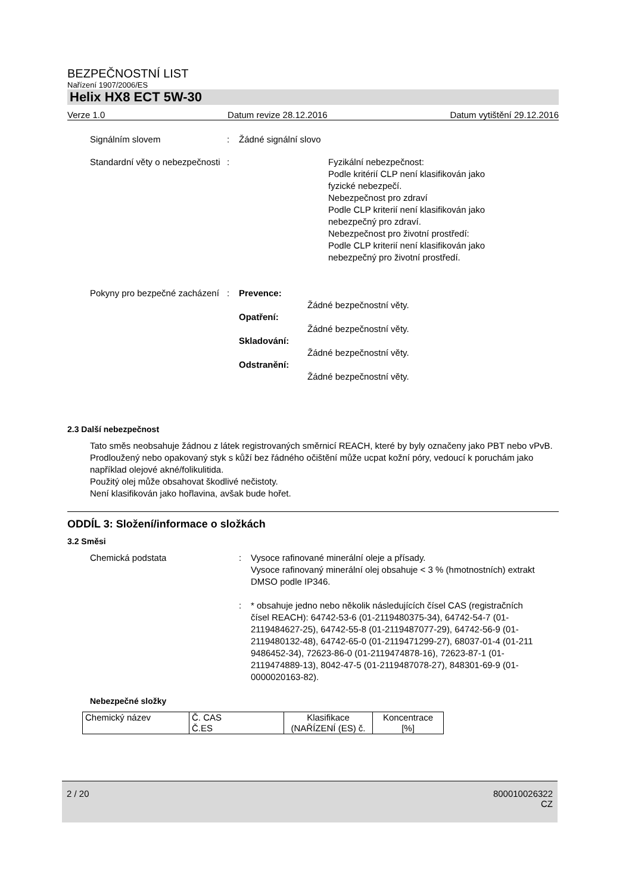BEZPEČNOSTNÍ LIST
Nařízení 1907/2006/ES
Helix HX8 ECT 5W-30
Verze 1.0 Datum revize 28.12.2016 Datum vytištění 29.12.2016
Signálním slovem : Žádné signální slovo
Standardní věty o nebezpečnosti
: Fyzikální nebezpečnost:
Podle kritérií CLP není klasifikován jako
fyzické nebezpečí.
Nebezpečnost pro zdraví
Podle CLP kriterií není klasifikován jako
nebezpečný pro zdraví.
Nebezpečnost pro životní prostředí:
Podle CLP kriterií není klasifikován jako
nebezpečný pro životní prostředí.
Pokyny pro bezpečné zacházení
: Prevence:
Žádné bezpečnostní věty.
Opatření:
Žádné bezpečnostní věty.
Skladování:
Žádné bezpečnostní věty.
Odstranění:
Žádné bezpečnostní věty.
2.3 Další nebezpečnost
Tato směs neobsahuje žádnou z látek registrovaných směrnicí REACH, které by byly označeny jako PBT nebo vPvB.
Prodloužený nebo opakovaný styk s kůží bez řádného očištění může ucpat kožní póry, vedoucí k poruchám jako například olejové akné/folikulitida.
Použitý olej může obsahovat škodlivé nečistoty.
Není klasifikován jako hořlavina, avšak bude hořet.
ODDÍL 3: Složení/informace o složkách
3.2 Směsi
Chemická podstata : Vysoce rafinované minerální oleje a přísady.
Vysoce rafinovaný minerální olej obsahuje < 3 % (hmotnostních) extrakt DMSO podle IP346.
: * obsahuje jedno nebo několik následujících čísel CAS (registračních čísel REACH): 64742-53-6 (01-2119480375-34), 64742-54-7 (01-2119484627-25), 64742-55-8 (01-2119487077-29), 64742-56-9 (01-2119480132-48), 64742-65-0 (01-2119471299-27), 68037-01-4 (01-211 9486452-34), 72623-86-0 (01-2119474878-16), 72623-87-1 (01-2119474889-13), 8042-47-5 (01-2119487078-27), 848301-69-9 (01-0000020163-82).
Nebezpečné složky
| Chemický název | Č. CAS Č.ES | Klasifikace (NAŘÍZENÍ (ES) č. | Koncentrace [%] |
2 / 20 800010026322
CZ